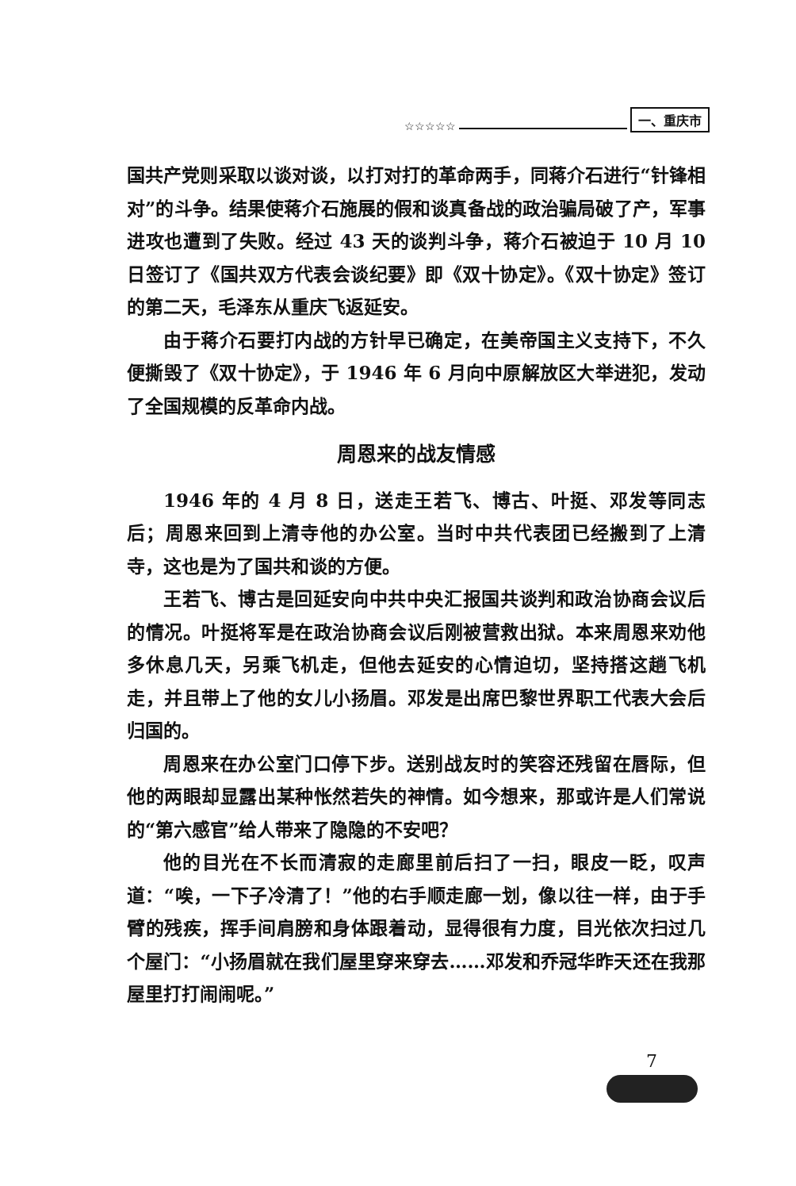☆☆☆☆☆ 一、重庆市
国共产党则采取以谈对谈，以打对打的革命两手，同蒋介石进行“针锋相对”的斗争。结果使蒋介石施展的假和谈真备战的政治骗局破了产，军事进攻也遭到了失败。经过 43 天的谈判斗争，蒋介石被迫于 10 月 10 日签订了《国共双方代表会谈纪要》即《双十协定》。《双十协定》签订的第二天，毛泽东从重庆飞返延安。
由于蒋介石要打内战的方针早已确定，在美帝国主义支持下，不久便撕毁了《双十协定》，于 1946 年 6 月向中原解放区大举进犯，发动了全国规模的反革命内战。
周恩来的战友情感
1946 年的 4 月 8 日，送走王若飞、博古、叶挺、邓发等同志后；周恩来回到上清寺他的办公室。当时中共代表团已经搬到了上清寺，这也是为了国共和谈的方便。
王若飞、博古是回延安向中共中央汇报国共谈判和政治协商会议后的情况。叶挺将军是在政治协商会议后刚被营救出狱。本来周恩来劝他多休息几天，另乘飞机走，但他去延安的心情迫切，坚持搭这趟飞机走，并且带上了他的女儿小扬眉。邓发是出席巴黎世界职工代表大会后归国的。
周恩来在办公室门口停下步。送别战友时的笑容还残留在唇际，但他的两眼却显露出某种怅然若失的神情。如今想来，那或许是人们常说的“第六感官”给人带来了隐隐的不安吧？
他的目光在不长而清寂的走廊里前后扫了一扫，眼皮一眨，叹声道：“唉，一下子冷清了！”他的右手顺走廊一划，像以往一样，由于手臂的残疾，挥手间肩膀和身体跟着动，显得很有力度，目光依次扫过几个屋门：“小扬眉就在我们屋里穿来穿去……邓发和乔冠华昨天还在我那屋里打打闹闹呢。”
7